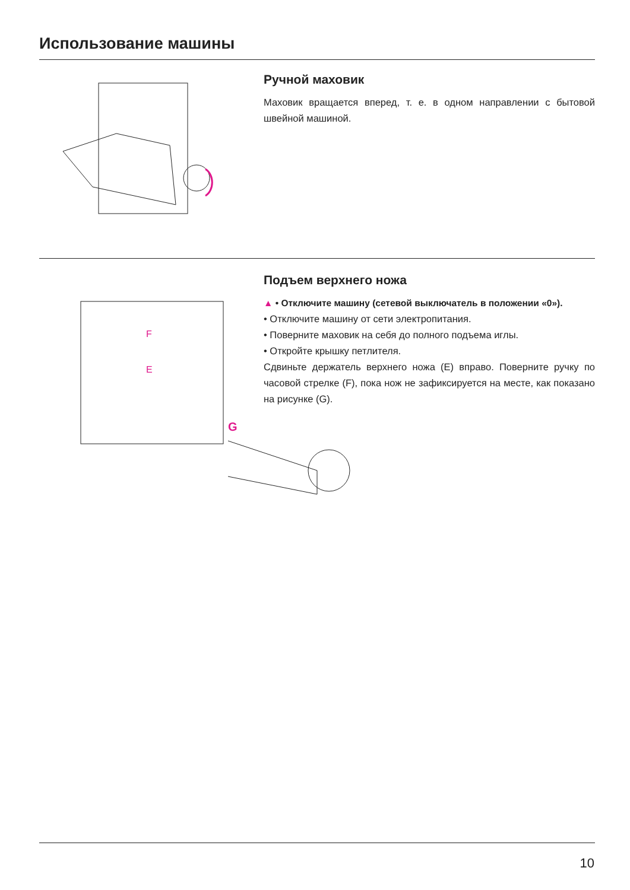Использование машины
Ручной маховик
Маховик вращается вперед, т. е. в одном направлении с бытовой швейной машиной.
F
E
Подъем верхнего ножа
▲ • Отключите машину (сетевой выключатель в положении «0»).
• Отключите машину от сети электропитания.
• Поверните маховик на себя до полного подъема иглы.
• Откройте крышку петлителя.
Сдвиньте держатель верхнего ножа (E) вправо. Поверните ручку по часовой стрелке (F), пока нож не зафиксируется на месте, как показано на рисунке (G).
G
10